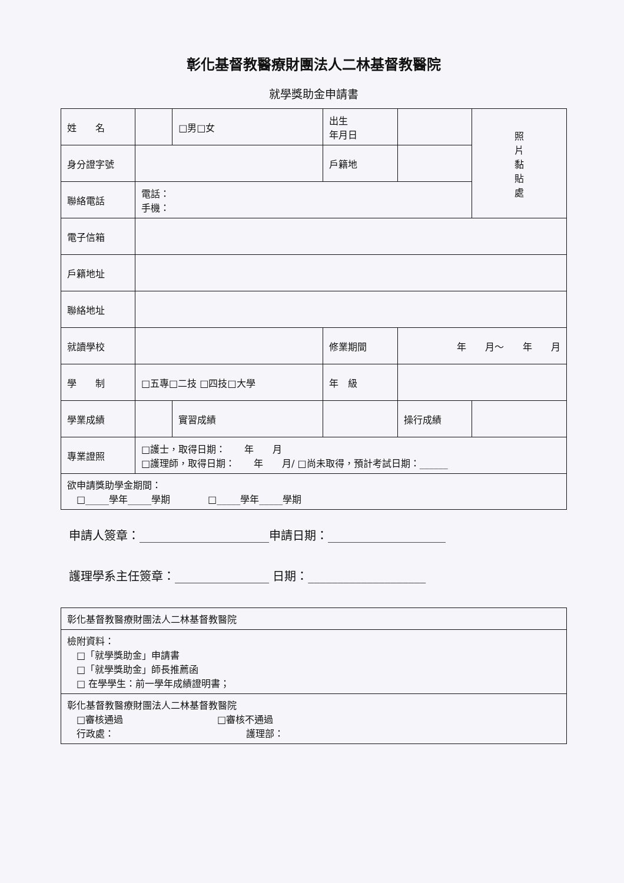彰化基督教醫療財團法人二林基督教醫院
就學獎助金申請書
| 姓 名 | | □男□女 | 出生 年月日 | | | 照 片 黏 貼 處 |
| 身分證字號 | | | 戶籍地 | | | |
| 聯絡電話 | 電話： 手機： | | | | | |
| 電子信箱 | | | | | | |
| 戶籍地址 | | | | | | |
| 聯絡地址 | | | | | | |
| 就讀學校 | | | 修業期間 | 年 月～ 年 月 | | |
| 學 制 | □五專□二技 □四技□大學 | | 年 級 | | | |
| 學業成績 | | 實習成績 | | 操行成績 | | |
| 專業證照 | □護士，取得日期： 年 月 □護理師，取得日期： 年 月/ □尚未取得，預計考試日期：______ | | | | | |
| 欲申請獎助學金期間： □_____學年_____學期 □_____學年_____學期 | | | | | | |
申請人簽章：______________________申請日期：____________________
護理學系主任簽章：________________ 日期：____________________
彰化基督教醫療財團法人二林基督教醫院
檢附資料：
　□「就學獎助金」申請書
　□「就學獎助金」師長推薦函
　□ 在學學生：前一學年成績證明書；
彰化基督教醫療財團法人二林基督教醫院
　□審核通過　　　　　　　　　　□審核不通過
　行政處：　　　　　　　　　　　　　　護理部：